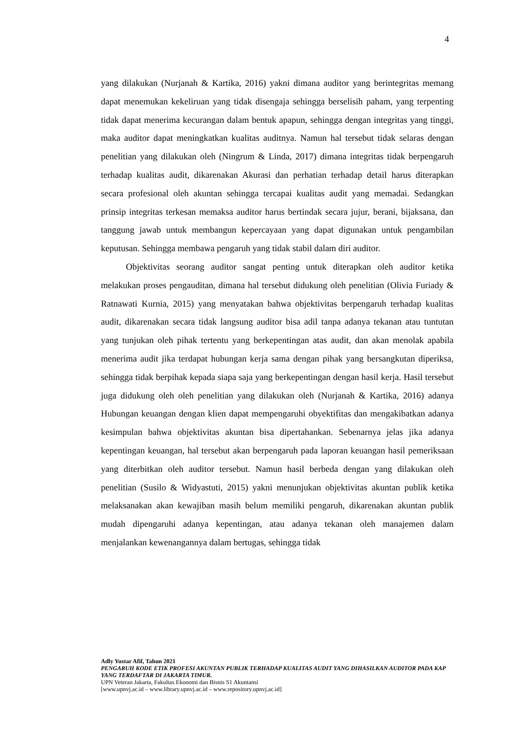4
yang dilakukan (Nurjanah & Kartika, 2016) yakni dimana auditor yang berintegritas memang dapat menemukan kekeliruan yang tidak disengaja sehingga berselisih paham, yang terpenting tidak dapat menerima kecurangan dalam bentuk apapun, sehingga dengan integritas yang tinggi, maka auditor dapat meningkatkan kualitas auditnya. Namun hal tersebut tidak selaras dengan penelitian yang dilakukan oleh (Ningrum & Linda, 2017) dimana integritas tidak berpengaruh terhadap kualitas audit, dikarenakan Akurasi dan perhatian terhadap detail harus diterapkan secara profesional oleh akuntan sehingga tercapai kualitas audit yang memadai. Sedangkan prinsip integritas terkesan memaksa auditor harus bertindak secara jujur, berani, bijaksana, dan tanggung jawab untuk membangun kepercayaan yang dapat digunakan untuk pengambilan keputusan. Sehingga membawa pengaruh yang tidak stabil dalam diri auditor.
Objektivitas seorang auditor sangat penting untuk diterapkan oleh auditor ketika melakukan proses pengauditan, dimana hal tersebut didukung oleh penelitian (Olivia Furiady & Ratnawati Kurnia, 2015) yang menyatakan bahwa objektivitas berpengaruh terhadap kualitas audit, dikarenakan secara tidak langsung auditor bisa adil tanpa adanya tekanan atau tuntutan yang tunjukan oleh pihak tertentu yang berkepentingan atas audit, dan akan menolak apabila menerima audit jika terdapat hubungan kerja sama dengan pihak yang bersangkutan diperiksa, sehingga tidak berpihak kepada siapa saja yang berkepentingan dengan hasil kerja. Hasil tersebut juga didukung oleh oleh penelitian yang dilakukan oleh (Nurjanah & Kartika, 2016) adanya Hubungan keuangan dengan klien dapat mempengaruhi obyektifitas dan mengakibatkan adanya kesimpulan bahwa objektivitas akuntan bisa dipertahankan. Sebenarnya jelas jika adanya kepentingan keuangan, hal tersebut akan berpengaruh pada laporan keuangan hasil pemeriksaan yang diterbitkan oleh auditor tersebut. Namun hasil berbeda dengan yang dilakukan oleh penelitian (Susilo & Widyastuti, 2015) yakni menunjukan objektivitas akuntan publik ketika melaksanakan akan kewajiban masih belum memiliki pengaruh, dikarenakan akuntan publik mudah dipengaruhi adanya kepentingan, atau adanya tekanan oleh manajemen dalam menjalankan kewenangannya dalam bertugas, sehingga tidak
Adly Yustar Afif, Tahun 2021
PENGARUH KODE ETIK PROFESI AKUNTAN PUBLIK TERHADAP KUALITAS AUDIT YANG DIHASILKAN AUDITOR PADA KAP YANG TERDAFTAR DI JAKARTA TIMUR.
UPN Veteran Jakarta, Fakultas Ekonomi dan Bisnis S1 Akuntansi
[www.upnvj.ac.id – www.library.upnvj.ac.id – www.repository.upnvj.ac.id]